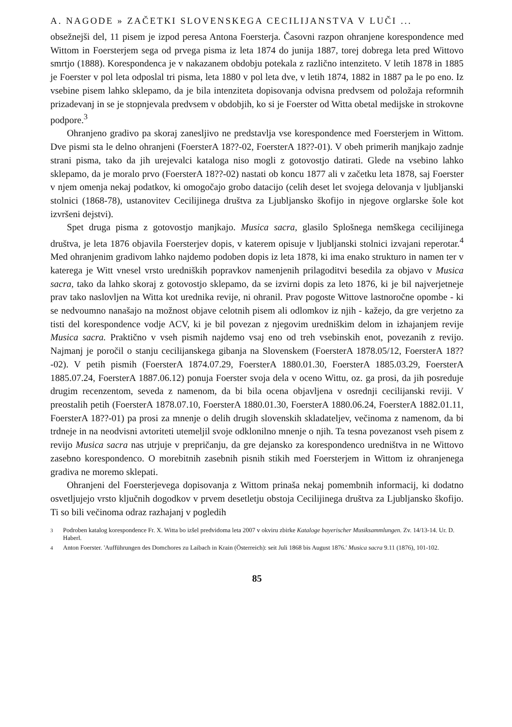A. NAGODE » ZAČETKI SLOVENSKEGA CECILIJANSTVA V LUČI ...
obsežnejši del, 11 pisem je izpod peresa Antona Foersterja. Časovni razpon ohranjene korespondence med Wittom in Foersterjem sega od prvega pisma iz leta 1874 do junija 1887, torej dobrega leta pred Wittovo smrtjo (1888). Korespondenca je v nakazanem obdobju potekala z različno intenziteto. V letih 1878 in 1885 je Foerster v pol leta odposlal tri pisma, leta 1880 v pol leta dve, v letih 1874, 1882 in 1887 pa le po eno. Iz vsebine pisem lahko sklepamo, da je bila intenziteta dopisovanja odvisna predvsem od položaja reformnih prizadevanj in se je stopnjevala predvsem v obdobjih, ko si je Foerster od Witta obetal medijske in strokovne podpore.<sup>3</sup>
Ohranjeno gradivo pa skoraj zanesljivo ne predstavlja vse korespondence med Foersterjem in Wittom. Dve pismi sta le delno ohranjeni (FoersterA 18??-02, FoersterA 18??-01). V obeh primerih manjkajo zadnje strani pisma, tako da jih urejevalci kataloga niso mogli z gotovostjo datirati. Glede na vsebino lahko sklepamo, da je moralo prvo (FoersterA 18??-02) nastati ob koncu 1877 ali v začetku leta 1878, saj Foerster v njem omenja nekaj podatkov, ki omogočajo grobo datacijo (celih deset let svojega delovanja v ljubljanski stolnici (1868-78), ustanovitev Cecilijinega društva za Ljubljansko škofijo in njegove orglarske šole kot izvršeni dejstvi).
Spet druga pisma z gotovostjo manjkajo. Musica sacra, glasilo Splošnega nemškega cecilijinega društva, je leta 1876 objavila Foersterjev dopis, v katerem opisuje v ljubljanski stolnici izvajani reperotar.<sup>4</sup> Med ohranjenim gradivom lahko najdemo podoben dopis iz leta 1878, ki ima enako strukturo in namen ter v katerega je Witt vnesel vrsto uredniških popravkov namenjenih prilagoditvi besedila za objavo v Musica sacra, tako da lahko skoraj z gotovostjo sklepamo, da se izvirni dopis za leto 1876, ki je bil najverjetneje prav tako naslovljen na Witta kot urednika revije, ni ohranil. Prav pogoste Wittove lastnoročne opombe - ki se nedvoumno nanašajo na možnost objave celotnih pisem ali odlomkov iz njih - kažejo, da gre verjetno za tisti del korespondence vodje ACV, ki je bil povezan z njegovim uredniškim delom in izhajanjem revije Musica sacra. Praktično v vseh pismih najdemo vsaj eno od treh vsebinskih enot, povezanih z revijo. Najmanj je poročil o stanju cecilijanskega gibanja na Slovenskem (FoersterA 1878.05/12, FoersterA 18??-02). V petih pismih (FoersterA 1874.07.29, FoersterA 1880.01.30, FoersterA 1885.03.29, FoersterA 1885.07.24, FoersterA 1887.06.12) ponuja Foerster svoja dela v oceno Wittu, oz. ga prosi, da jih posreduje drugim recenzentom, seveda z namenom, da bi bila ocena objavljena v osrednji cecilijanski reviji. V preostalih petih (FoersterA 1878.07.10, FoersterA 1880.01.30, FoersterA 1880.06.24, FoersterA 1882.01.11, FoersterA 18??-01) pa prosi za mnenje o delih drugih slovenskih skladateljev, večinoma z namenom, da bi trdneje in na neodvisni avtoriteti utemeljil svoje odklonilno mnenje o njih. Ta tesna povezanost vseh pisem z revijo Musica sacra nas utrjuje v prepričanju, da gre dejansko za korespondenco uredništva in ne Wittovo zasebno korespondenco. O morebitnih zasebnih pisnih stikih med Foersterjem in Wittom iz ohranjenega gradiva ne moremo sklepati.
Ohranjeni del Foersterjevega dopisovanja z Wittom prinaša nekaj pomembnih informacij, ki dodatno osvetljujejo vrsto ključnih dogodkov v prvem desetletju obstoja Cecilijinega društva za Ljubljansko škofijo. Ti so bili večinoma odraz razhajanj v pogledih
<sup>3</sup> Podroben katalog korespondence Fr. X. Witta bo izšel predvidoma leta 2007 v okviru zbirke Kataloge bayerischer Musiksammlungen. Zv. 14/13-14. Ur. D. Haberl.
<sup>4</sup> Anton Foerster. 'Aufführungen des Domchores zu Laibach in Krain (Österreich): seit Juli 1868 bis August 1876.' Musica sacra 9.11 (1876), 101-102.
85